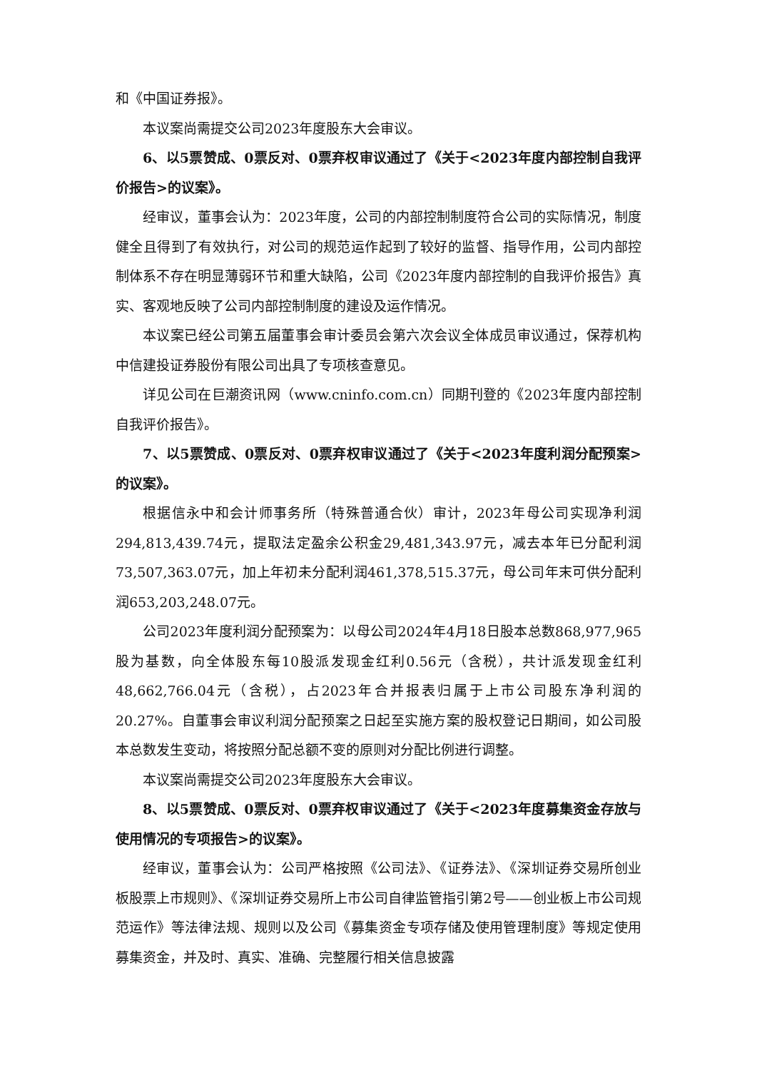和《中国证券报》。
本议案尚需提交公司2023年度股东大会审议。
6、以5票赞成、0票反对、0票弃权审议通过了《关于<2023年度内部控制自我评价报告>的议案》。
经审议，董事会认为：2023年度，公司的内部控制制度符合公司的实际情况，制度健全且得到了有效执行，对公司的规范运作起到了较好的监督、指导作用，公司内部控制体系不存在明显薄弱环节和重大缺陷，公司《2023年度内部控制的自我评价报告》真实、客观地反映了公司内部控制制度的建设及运作情况。
本议案已经公司第五届董事会审计委员会第六次会议全体成员审议通过，保荐机构中信建投证券股份有限公司出具了专项核查意见。
详见公司在巨潮资讯网（www.cninfo.com.cn）同期刊登的《2023年度内部控制自我评价报告》。
7、以5票赞成、0票反对、0票弃权审议通过了《关于<2023年度利润分配预案>的议案》。
根据信永中和会计师事务所（特殊普通合伙）审计，2023年母公司实现净利润294,813,439.74元，提取法定盈余公积金29,481,343.97元，减去本年已分配利润73,507,363.07元，加上年初未分配利润461,378,515.37元，母公司年末可供分配利润653,203,248.07元。
公司2023年度利润分配预案为：以母公司2024年4月18日股本总数868,977,965股为基数，向全体股东每10股派发现金红利0.56元（含税），共计派发现金红利48,662,766.04元（含税），占2023年合并报表归属于上市公司股东净利润的20.27%。自董事会审议利润分配预案之日起至实施方案的股权登记日期间，如公司股本总数发生变动，将按照分配总额不变的原则对分配比例进行调整。
本议案尚需提交公司2023年度股东大会审议。
8、以5票赞成、0票反对、0票弃权审议通过了《关于<2023年度募集资金存放与使用情况的专项报告>的议案》。
经审议，董事会认为：公司严格按照《公司法》、《证券法》、《深圳证券交易所创业板股票上市规则》、《深圳证券交易所上市公司自律监管指引第2号——创业板上市公司规范运作》等法律法规、规则以及公司《募集资金专项存储及使用管理制度》等规定使用募集资金，并及时、真实、准确、完整履行相关信息披露